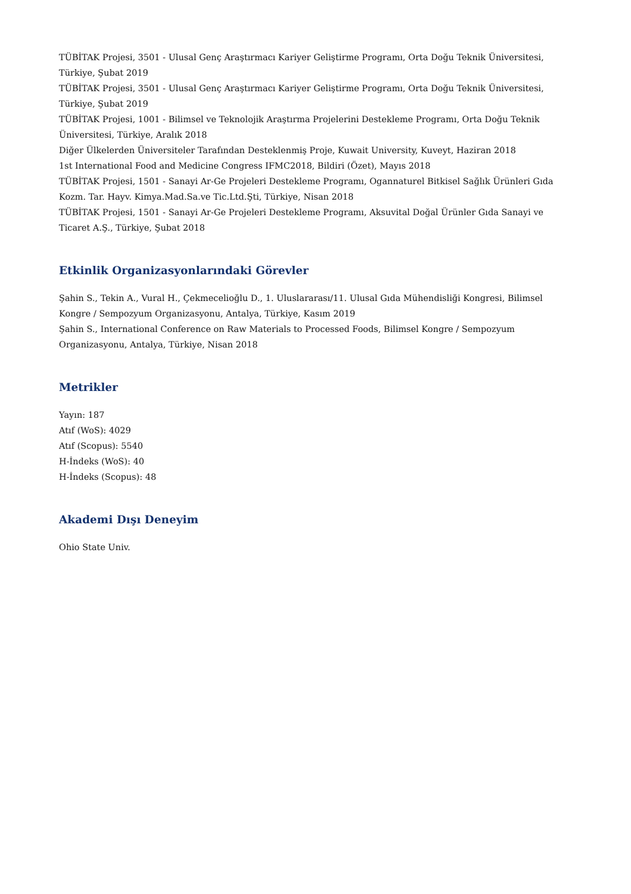TÜBİTAK Projesi, 3501 - Ulusal Genç Araştırmacı Kariyer Geliştirme Programı, Orta Doğu Teknik Üniversitesi, Türkiye, Şubat 2019
TÜBİTAK Projesi, 3501 - Ulusal Genç Araştırmacı Kariyer Geliştirme Programı, Orta Doğu Teknik Üniversitesi, Türkiye, Şubat 2019
TÜBİTAK Projesi, 1001 - Bilimsel ve Teknolojik Araştırma Projelerini Destekleme Programı, Orta Doğu Teknik Üniversitesi, Türkiye, Aralık 2018
Diğer Ülkelerden Üniversiteler Tarafından Desteklenmiş Proje, Kuwait University, Kuveyt, Haziran 2018
1st International Food and Medicine Congress IFMC2018, Bildiri (Özet), Mayıs 2018
TÜBİTAK Projesi, 1501 - Sanayi Ar-Ge Projeleri Destekleme Programı, Ogannaturel Bitkisel Sağlık Ürünleri Gıda Kozm. Tar. Hayv. Kimya.Mad.Sa.ve Tic.Ltd.Şti, Türkiye, Nisan 2018
TÜBİTAK Projesi, 1501 - Sanayi Ar-Ge Projeleri Destekleme Programı, Aksuvital Doğal Ürünler Gıda Sanayi ve Ticaret A.Ş., Türkiye, Şubat 2018
Etkinlik Organizasyonlarındaki Görevler
Şahin S., Tekin A., Vural H., Çekmecelioğlu D., 1. Uluslararası/11. Ulusal Gıda Mühendisliği Kongresi, Bilimsel Kongre / Sempozyum Organizasyonu, Antalya, Türkiye, Kasım 2019
Şahin S., International Conference on Raw Materials to Processed Foods, Bilimsel Kongre / Sempozyum Organizasyonu, Antalya, Türkiye, Nisan 2018
Metrikler
Yayın: 187
Atıf (WoS): 4029
Atıf (Scopus): 5540
H-İndeks (WoS): 40
H-İndeks (Scopus): 48
Akademi Dışı Deneyim
Ohio State Univ.